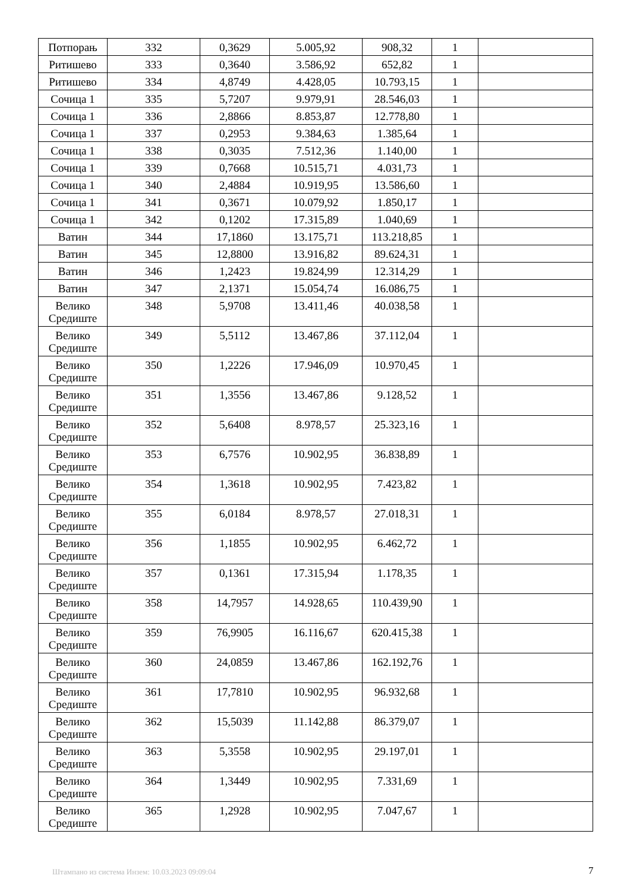| Потпорањ | 332 | 0,3629 | 5.005,92 | 908,32 | 1 | |
| Ритишево | 333 | 0,3640 | 3.586,92 | 652,82 | 1 | |
| Ритишево | 334 | 4,8749 | 4.428,05 | 10.793,15 | 1 | |
| Сочица 1 | 335 | 5,7207 | 9.979,91 | 28.546,03 | 1 | |
| Сочица 1 | 336 | 2,8866 | 8.853,87 | 12.778,80 | 1 | |
| Сочица 1 | 337 | 0,2953 | 9.384,63 | 1.385,64 | 1 | |
| Сочица 1 | 338 | 0,3035 | 7.512,36 | 1.140,00 | 1 | |
| Сочица 1 | 339 | 0,7668 | 10.515,71 | 4.031,73 | 1 | |
| Сочица 1 | 340 | 2,4884 | 10.919,95 | 13.586,60 | 1 | |
| Сочица 1 | 341 | 0,3671 | 10.079,92 | 1.850,17 | 1 | |
| Сочица 1 | 342 | 0,1202 | 17.315,89 | 1.040,69 | 1 | |
| Ватин | 344 | 17,1860 | 13.175,71 | 113.218,85 | 1 | |
| Ватин | 345 | 12,8800 | 13.916,82 | 89.624,31 | 1 | |
| Ватин | 346 | 1,2423 | 19.824,99 | 12.314,29 | 1 | |
| Ватин | 347 | 2,1371 | 15.054,74 | 16.086,75 | 1 | |
| Велико Средиште | 348 | 5,9708 | 13.411,46 | 40.038,58 | 1 | |
| Велико Средиште | 349 | 5,5112 | 13.467,86 | 37.112,04 | 1 | |
| Велико Средиште | 350 | 1,2226 | 17.946,09 | 10.970,45 | 1 | |
| Велико Средиште | 351 | 1,3556 | 13.467,86 | 9.128,52 | 1 | |
| Велико Средиште | 352 | 5,6408 | 8.978,57 | 25.323,16 | 1 | |
| Велико Средиште | 353 | 6,7576 | 10.902,95 | 36.838,89 | 1 | |
| Велико Средиште | 354 | 1,3618 | 10.902,95 | 7.423,82 | 1 | |
| Велико Средиште | 355 | 6,0184 | 8.978,57 | 27.018,31 | 1 | |
| Велико Средиште | 356 | 1,1855 | 10.902,95 | 6.462,72 | 1 | |
| Велико Средиште | 357 | 0,1361 | 17.315,94 | 1.178,35 | 1 | |
| Велико Средиште | 358 | 14,7957 | 14.928,65 | 110.439,90 | 1 | |
| Велико Средиште | 359 | 76,9905 | 16.116,67 | 620.415,38 | 1 | |
| Велико Средиште | 360 | 24,0859 | 13.467,86 | 162.192,76 | 1 | |
| Велико Средиште | 361 | 17,7810 | 10.902,95 | 96.932,68 | 1 | |
| Велико Средиште | 362 | 15,5039 | 11.142,88 | 86.379,07 | 1 | |
| Велико Средиште | 363 | 5,3558 | 10.902,95 | 29.197,01 | 1 | |
| Велико Средиште | 364 | 1,3449 | 10.902,95 | 7.331,69 | 1 | |
| Велико Средиште | 365 | 1,2928 | 10.902,95 | 7.047,67 | 1 | |
Штампано из система Инзем: 10.03.2023 09:09:04
7